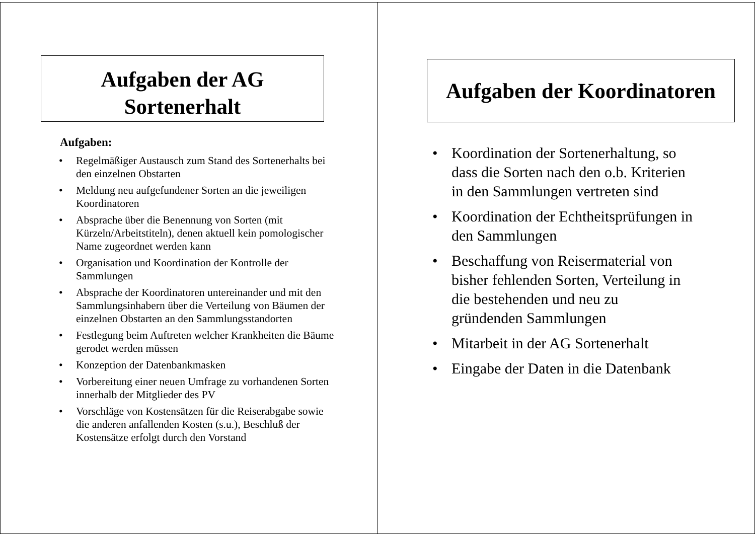Aufgaben der AG
Sortenerhalt
Aufgaben:
• Regelmäßiger Austausch zum Stand des Sortenerhalts bei den einzelnen Obstarten
• Meldung neu aufgefundener Sorten an die jeweiligen Koordinatoren
• Absprache über die Benennung von Sorten (mit Kürzeln/Arbeitstiteln), denen aktuell kein pomologischer Name zugeordnet werden kann
• Organisation und Koordination der Kontrolle der Sammlungen
• Absprache der Koordinatoren untereinander und mit den Sammlungsinhabern über die Verteilung von Bäumen der einzelnen Obstarten an den Sammlungsstandorten
• Festlegung beim Auftreten welcher Krankheiten die Bäume gerodet werden müssen
• Konzeption der Datenbankmasken
• Vorbereitung einer neuen Umfrage zu vorhandenen Sorten innerhalb der Mitglieder des PV
• Vorschläge von Kostensätzen für die Reiserabgabe sowie die anderen anfallenden Kosten (s.u.), Beschluß der Kostensätze erfolgt durch den Vorstand
Aufgaben der Koordinatoren
• Koordination der Sortenerhaltung, so dass die Sorten nach den o.b. Kriterien in den Sammlungen vertreten sind
• Koordination der Echtheitsprüfungen in den Sammlungen
• Beschaffung von Reisermaterial von bisher fehlenden Sorten, Verteilung in die bestehenden und neu zu gründenden Sammlungen
• Mitarbeit in der AG Sortenerhalt
• Eingabe der Daten in die Datenbank